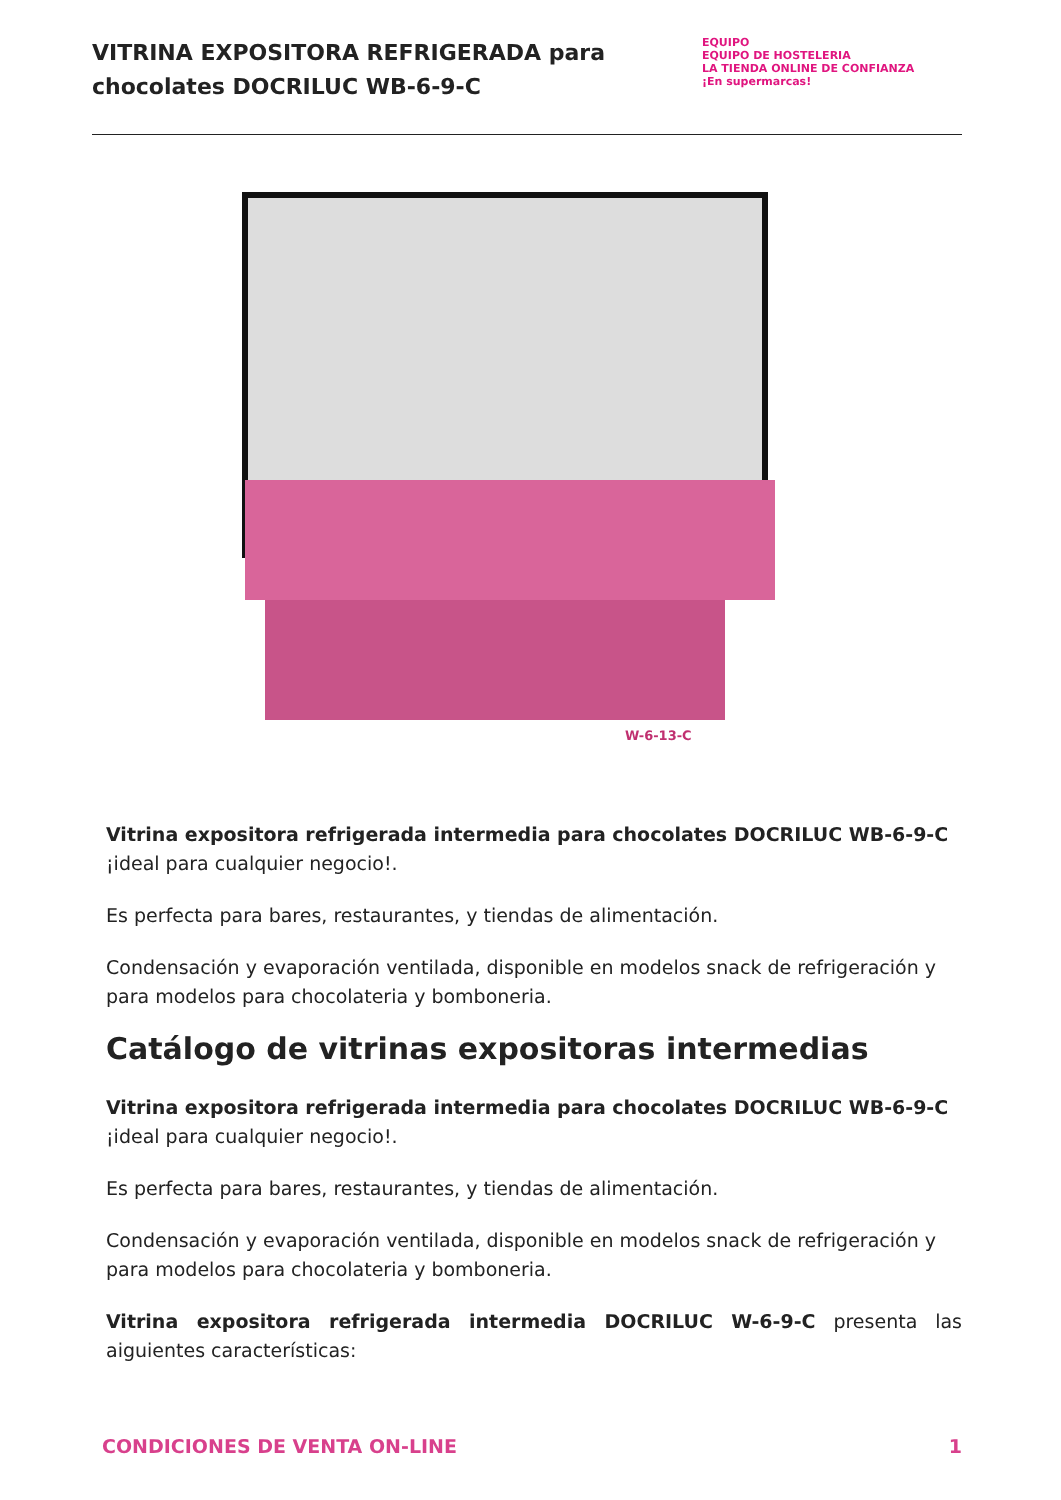VITRINA EXPOSITORA REFRIGERADA para chocolates DOCRILUC WB-6-9-C
EQUIPO
EQUIPO DE HOSTELERIA
LA TIENDA ONLINE DE CONFIANZA
¡En supermarcas!
W-6-13-C
Vitrina expositora refrigerada intermedia para chocolates DOCRILUC WB-6-9-C ¡ideal para cualquier negocio!.
Es perfecta para bares, restaurantes, y tiendas de alimentación.
Condensación y evaporación ventilada, disponible en modelos snack de refrigeración y para modelos para chocolateria y bomboneria.
Catálogo de vitrinas expositoras intermedias
Vitrina expositora refrigerada intermedia para chocolates DOCRILUC WB-6-9-C ¡ideal para cualquier negocio!.
Es perfecta para bares, restaurantes, y tiendas de alimentación.
Condensación y evaporación ventilada, disponible en modelos snack de refrigeración y para modelos para chocolateria y bomboneria.
Vitrina expositora refrigerada intermedia DOCRILUC W-6-9-C presenta las aiguientes características:
CONDICIONES DE VENTA ON-LINE 1